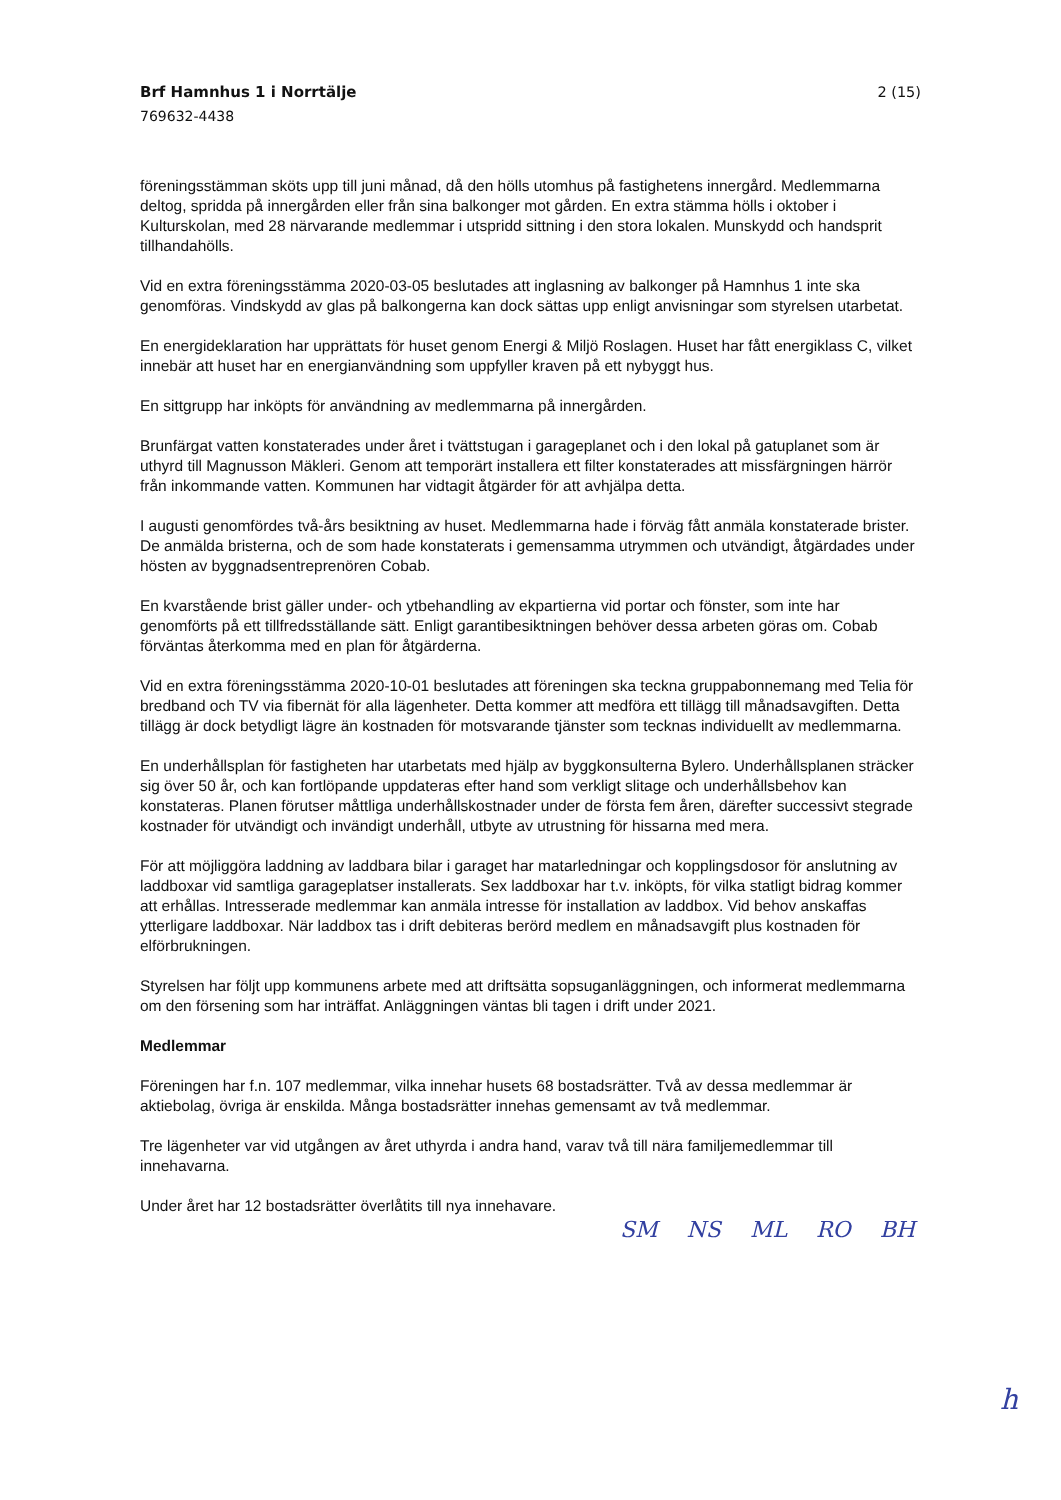Brf Hamnhus 1 i Norrtälje 2 (15)
769632-4438
föreningsstämman sköts upp till juni månad, då den hölls utomhus på fastighetens innergård. Medlemmarna deltog, spridda på innergården eller från sina balkonger mot gården. En extra stämma hölls i oktober i Kulturskolan, med 28 närvarande medlemmar i utspridd sittning i den stora lokalen. Munskydd och handsprit tillhandahölls.
Vid en extra föreningsstämma 2020-03-05 beslutades att inglasning av balkonger på Hamnhus 1 inte ska genomföras. Vindskydd av glas på balkongerna kan dock sättas upp enligt anvisningar som styrelsen utarbetat.
En energideklaration har upprättats för huset genom Energi & Miljö Roslagen. Huset har fått energiklass C, vilket innebär att huset har en energianvändning som uppfyller kraven på ett nybyggt hus.
En sittgrupp har inköpts för användning av medlemmarna på innergården.
Brunfärgat vatten konstaterades under året i tvättstugan i garageplanet och i den lokal på gatuplanet som är uthyrd till Magnusson Mäkleri. Genom att temporärt installera ett filter konstaterades att missfärgningen härrör från inkommande vatten. Kommunen har vidtagit åtgärder för att avhjälpa detta.
I augusti genomfördes två-års besiktning av huset. Medlemmarna hade i förväg fått anmäla konstaterade brister. De anmälda bristerna, och de som hade konstaterats i gemensamma utrymmen och utvändigt, åtgärdades under hösten av byggnadsentreprenören Cobab.
En kvarstående brist gäller under- och ytbehandling av ekpartierna vid portar och fönster, som inte har genomförts på ett tillfredsställande sätt. Enligt garantibesiktningen behöver dessa arbeten göras om. Cobab förväntas återkomma med en plan för åtgärderna.
Vid en extra föreningsstämma 2020-10-01 beslutades att föreningen ska teckna gruppabonnemang med Telia för bredband och TV via fibernät för alla lägenheter. Detta kommer att medföra ett tillägg till månadsavgiften. Detta tillägg är dock betydligt lägre än kostnaden för motsvarande tjänster som tecknas individuellt av medlemmarna.
En underhållsplan för fastigheten har utarbetats med hjälp av byggkonsulterna Bylero. Underhållsplanen sträcker sig över 50 år, och kan fortlöpande uppdateras efter hand som verkligt slitage och underhållsbehov kan konstateras. Planen förutser måttliga underhållskostnader under de första fem åren, därefter successivt stegrade kostnader för utvändigt och invändigt underhåll, utbyte av utrustning för hissarna med mera.
För att möjliggöra laddning av laddbara bilar i garaget har matarledningar och kopplingsdosor för anslutning av laddboxar vid samtliga garageplatser installerats. Sex laddboxar har t.v. inköpts, för vilka statligt bidrag kommer att erhållas. Intresserade medlemmar kan anmäla intresse för installation av laddbox. Vid behov anskaffas ytterligare laddboxar. När laddbox tas i drift debiteras berörd medlem en månadsavgift plus kostnaden för elförbrukningen.
Styrelsen har följt upp kommunens arbete med att driftsätta sopsuganläggningen, och informerat medlemmarna om den försening som har inträffat. Anläggningen väntas bli tagen i drift under 2021.
Medlemmar
Föreningen har f.n. 107 medlemmar, vilka innehar husets 68 bostadsrätter. Två av dessa medlemmar är aktiebolag, övriga är enskilda. Många bostadsrätter innehas gemensamt av två medlemmar.
Tre lägenheter var vid utgången av året uthyrda i andra hand, varav två till nära familjemedlemmar till innehavarna.
Under året har 12 bostadsrätter överlåtits till nya innehavare.
SM NS ML RO BH
h